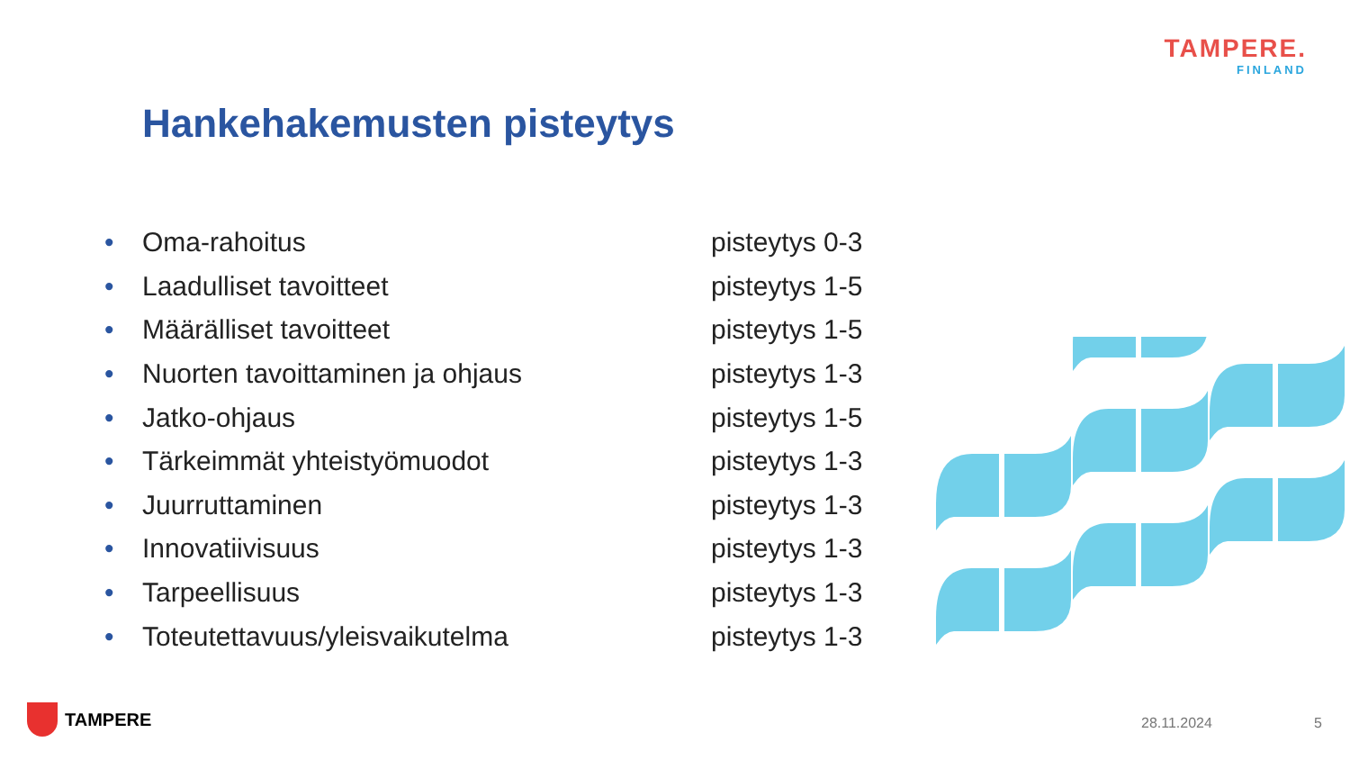TAMPERE.
FINLAND
Hankehakemusten pisteytys
• Oma-rahoitus pisteytys 0-3
• Laadulliset tavoitteet pisteytys 1-5
• Määrälliset tavoitteet pisteytys 1-5
• Nuorten tavoittaminen ja ohjaus pisteytys 1-3
• Jatko-ohjaus pisteytys 1-5
• Tärkeimmät yhteistyömuodot pisteytys 1-3
• Juurruttaminen pisteytys 1-3
• Innovatiivisuus pisteytys 1-3
• Tarpeellisuus pisteytys 1-3
• Toteutettavuus/yleisvaikutelma pisteytys 1-3
TAMPERE 28.11.2024 5